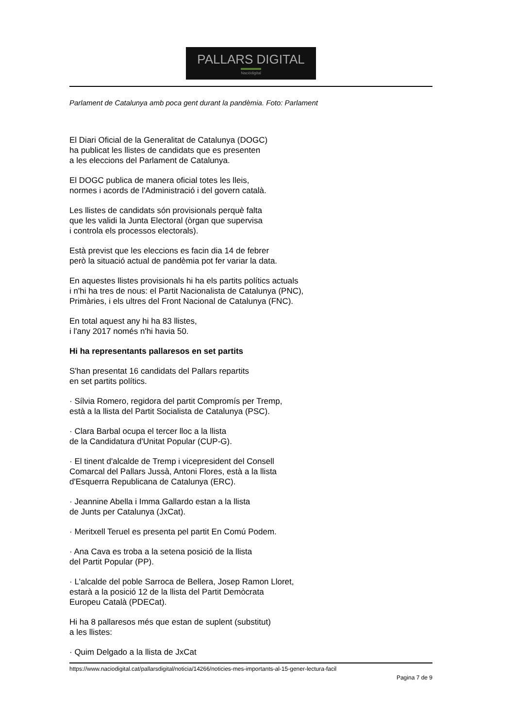PALLARS DIGITAL
Naciódigital
Parlament de Catalunya amb poca gent durant la pandèmia. Foto: Parlament
El Diari Oficial de la Generalitat de Catalunya (DOGC)
ha publicat les llistes de candidats que es presenten
a les eleccions del Parlament de Catalunya.
El DOGC publica de manera oficial totes les lleis,
normes i acords de l'Administració i del govern català.
Les llistes de candidats són provisionals perquè falta
que les validi la Junta Electoral (òrgan que supervisa
i controla els processos electorals).
Està previst que les eleccions es facin dia 14 de febrer
però la situació actual de pandèmia pot fer variar la data.
En aquestes llistes provisionals hi ha els partits polítics actuals
i n'hi ha tres de nous: el Partit Nacionalista de Catalunya (PNC),
Primàries, i els ultres del Front Nacional de Catalunya (FNC).
En total aquest any hi ha 83 llistes,
i l'any 2017 només n'hi havia 50.
Hi ha representants pallaresos en set partits
S'han presentat 16 candidats del Pallars repartits
en set partits polítics.
· Sílvia Romero, regidora del partit Compromís per Tremp,
està a la llista del Partit Socialista de Catalunya (PSC).
· Clara Barbal ocupa el tercer lloc a la llista
de la Candidatura d'Unitat Popular (CUP-G).
· El tinent d'alcalde de Tremp i vicepresident del Consell
Comarcal del Pallars Jussà, Antoni Flores, està a la llista
d'Esquerra Republicana de Catalunya (ERC).
· Jeannine Abella i Imma Gallardo estan a la llista
de Junts per Catalunya (JxCat).
· Meritxell Teruel es presenta pel partit En Comú Podem.
· Ana Cava es troba a la setena posició de la llista
del Partit Popular (PP).
· L'alcalde del poble Sarroca de Bellera, Josep Ramon Lloret,
estarà a la posició 12 de la llista del Partit Demòcrata
Europeu Català (PDECat).
Hi ha 8 pallaresos més que estan de suplent (substitut)
a les llistes:
· Quim Delgado a la llista de JxCat
https://www.naciodigital.cat/pallarsdigital/noticia/14266/noticies-mes-importants-al-15-gener-lectura-facil
Pagina 7 de 9